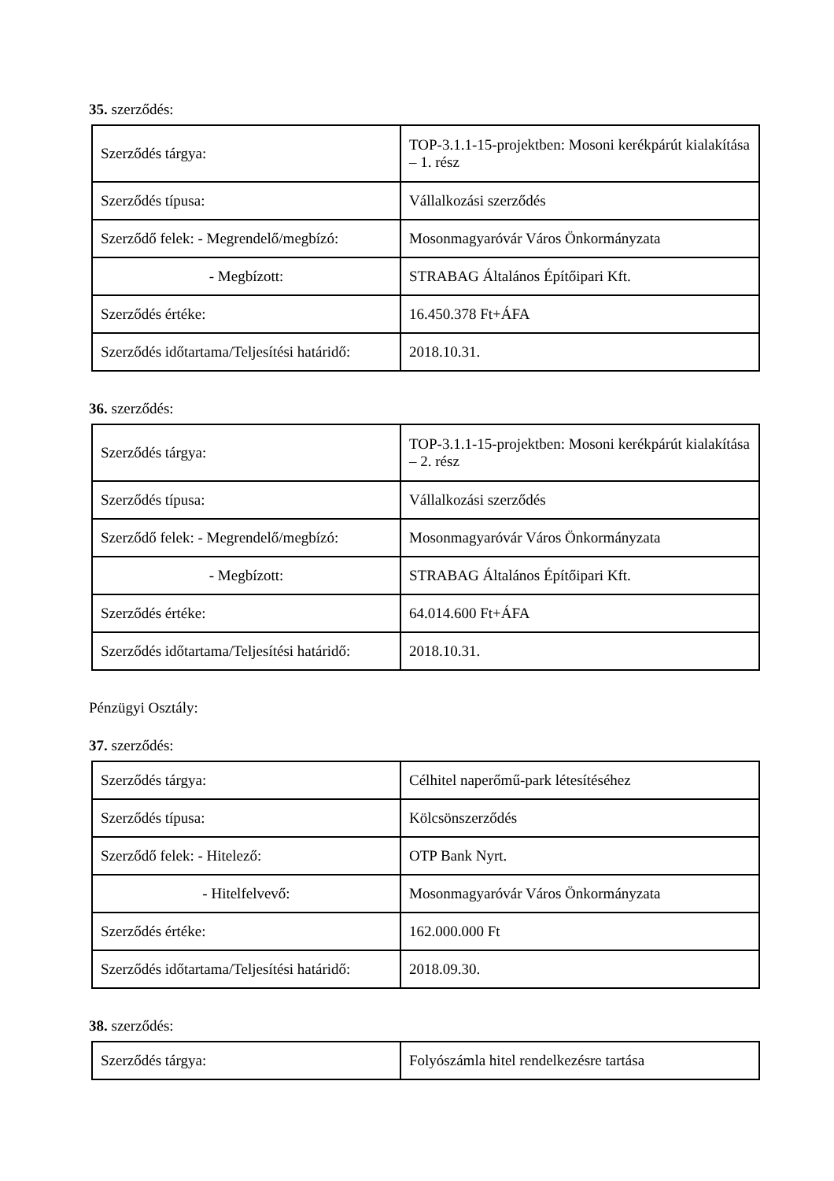35. szerződés:
| Szerződés tárgya: | TOP-3.1.1-15-projektben: Mosoni kerékpárút kialakítása – 1. rész |
| Szerződés típusa: | Vállalkozási szerződés |
| Szerződő felek: - Megrendelő/megbízó: | Mosonmagyaróvár Város Önkormányzata |
| - Megbízott: | STRABAG Általános Építőipari Kft. |
| Szerződés értéke: | 16.450.378 Ft+ÁFA |
| Szerződés időtartama/Teljesítési határidő: | 2018.10.31. |
36. szerződés:
| Szerződés tárgya: | TOP-3.1.1-15-projektben: Mosoni kerékpárút kialakítása – 2. rész |
| Szerződés típusa: | Vállalkozási szerződés |
| Szerződő felek: - Megrendelő/megbízó: | Mosonmagyaróvár Város Önkormányzata |
| - Megbízott: | STRABAG Általános Építőipari Kft. |
| Szerződés értéke: | 64.014.600 Ft+ÁFA |
| Szerződés időtartama/Teljesítési határidő: | 2018.10.31. |
Pénzügyi Osztály:
37. szerződés:
| Szerződés tárgya: | Célhitel naperőmű-park létesítéséhez |
| Szerződés típusa: | Kölcsönszerződés |
| Szerződő felek: - Hitelező: | OTP Bank Nyrt. |
| - Hitelfelvevő: | Mosonmagyaróvár Város Önkormányzata |
| Szerződés értéke: | 162.000.000 Ft |
| Szerződés időtartama/Teljesítési határidő: | 2018.09.30. |
38. szerződés:
| Szerződés tárgya: | Folyószámla hitel rendelkezésre tartása |